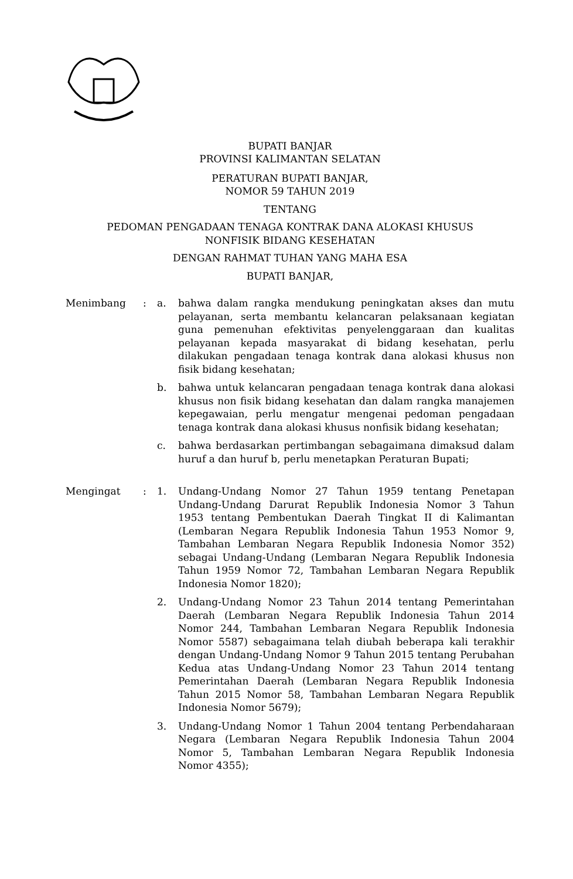BUPATI BANJAR
PROVINSI KALIMANTAN SELATAN
PERATURAN BUPATI BANJAR,
NOMOR 59 TAHUN 2019
TENTANG
PEDOMAN PENGADAAN TENAGA KONTRAK DANA ALOKASI KHUSUS
NONFISIK BIDANG KESEHATAN
DENGAN RAHMAT TUHAN YANG MAHA ESA
BUPATI BANJAR,
Menimbang : a. bahwa dalam rangka mendukung peningkatan akses dan mutu pelayanan, serta membantu kelancaran pelaksanaan kegiatan guna pemenuhan efektivitas penyelenggaraan dan kualitas pelayanan kepada masyarakat di bidang kesehatan, perlu dilakukan pengadaan tenaga kontrak dana alokasi khusus non fisik bidang kesehatan;
b. bahwa untuk kelancaran pengadaan tenaga kontrak dana alokasi khusus non fisik bidang kesehatan dan dalam rangka manajemen kepegawaian, perlu mengatur mengenai pedoman pengadaan tenaga kontrak dana alokasi khusus nonfisik bidang kesehatan;
c. bahwa berdasarkan pertimbangan sebagaimana dimaksud dalam huruf a dan huruf b, perlu menetapkan Peraturan Bupati;
Mengingat : 1. Undang-Undang Nomor 27 Tahun 1959 tentang Penetapan Undang-Undang Darurat Republik Indonesia Nomor 3 Tahun 1953 tentang Pembentukan Daerah Tingkat II di Kalimantan (Lembaran Negara Republik Indonesia Tahun 1953 Nomor 9, Tambahan Lembaran Negara Republik Indonesia Nomor 352) sebagai Undang-Undang (Lembaran Negara Republik Indonesia Tahun 1959 Nomor 72, Tambahan Lembaran Negara Republik Indonesia Nomor 1820);
2. Undang-Undang Nomor 23 Tahun 2014 tentang Pemerintahan Daerah (Lembaran Negara Republik Indonesia Tahun 2014 Nomor 244, Tambahan Lembaran Negara Republik Indonesia Nomor 5587) sebagaimana telah diubah beberapa kali terakhir dengan Undang-Undang Nomor 9 Tahun 2015 tentang Perubahan Kedua atas Undang-Undang Nomor 23 Tahun 2014 tentang Pemerintahan Daerah (Lembaran Negara Republik Indonesia Tahun 2015 Nomor 58, Tambahan Lembaran Negara Republik Indonesia Nomor 5679);
3. Undang-Undang Nomor 1 Tahun 2004 tentang Perbendaharaan Negara (Lembaran Negara Republik Indonesia Tahun 2004 Nomor 5, Tambahan Lembaran Negara Republik Indonesia Nomor 4355);